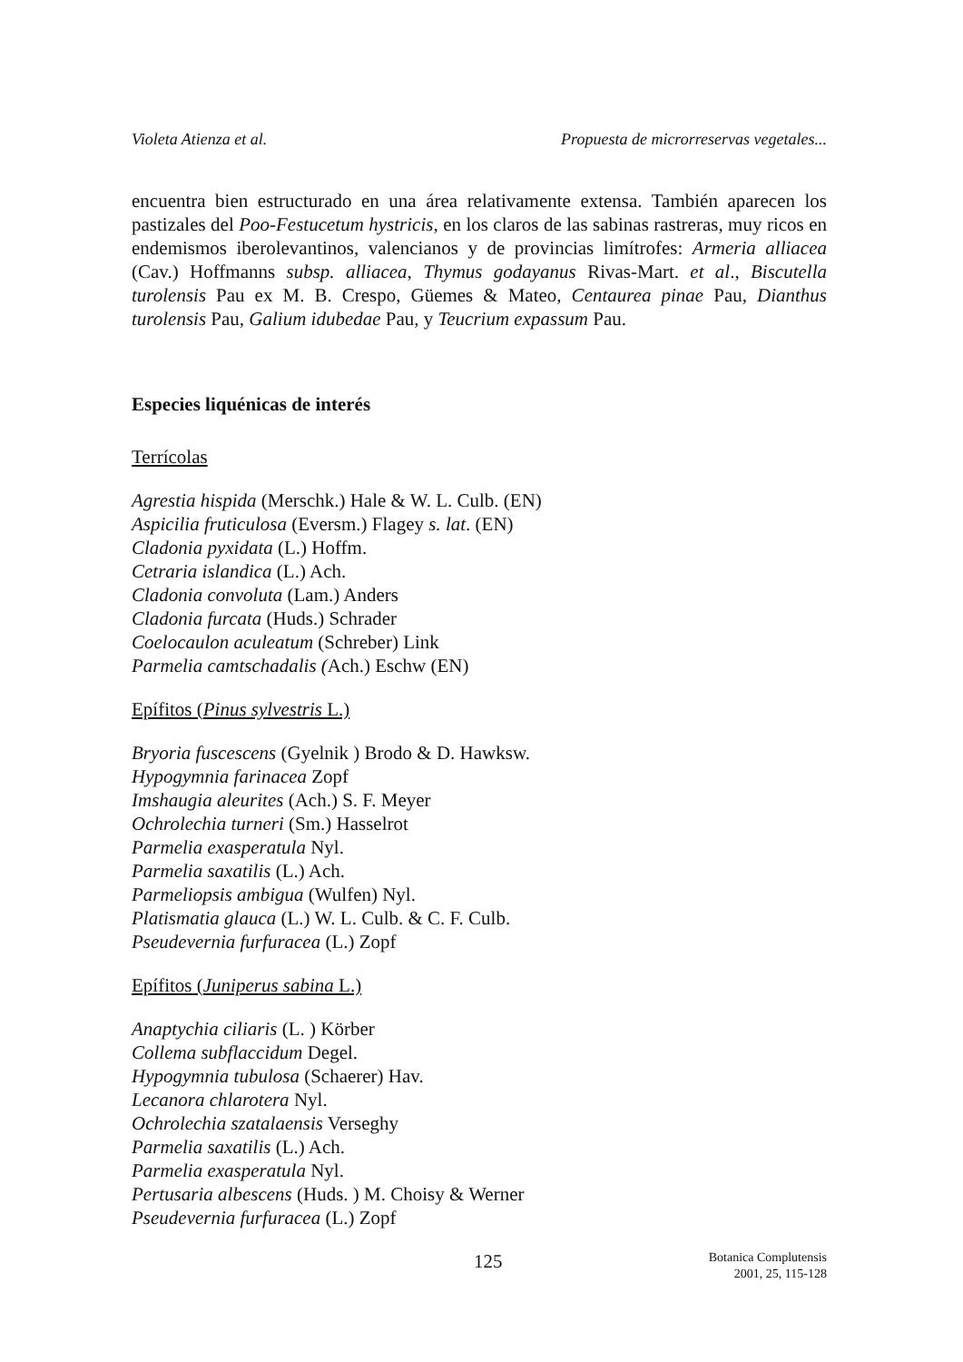Violeta Atienza et al. Propuesta de microrreservas vegetales...
encuentra bien estructurado en una área relativamente extensa. También aparecen los pastizales del Poo-Festucetum hystricis, en los claros de las sabinas rastreras, muy ricos en endemismos iberolevantinos, valencianos y de provincias limítrofes: Armeria alliacea (Cav.) Hoffmanns subsp. alliacea, Thymus godayanus Rivas-Mart. et al., Biscutella turolensis Pau ex M. B. Crespo, Güemes & Mateo, Centaurea pinae Pau, Dianthus turolensis Pau, Galium idubedae Pau, y Teucrium expassum Pau.
Especies liquénicas de interés
Terrícolas
Agrestia hispida (Merschk.) Hale & W. L. Culb. (EN)
Aspicilia fruticulosa (Eversm.) Flagey s. lat. (EN)
Cladonia pyxidata (L.) Hoffm.
Cetraria islandica (L.) Ach.
Cladonia convoluta (Lam.) Anders
Cladonia furcata (Huds.) Schrader
Coelocaulon aculeatum (Schreber) Link
Parmelia camtschadalis (Ach.) Eschw (EN)
Epífitos (Pinus sylvestris L.)
Bryoria fuscescens (Gyelnik ) Brodo & D. Hawksw.
Hypogymnia farinacea Zopf
Imshaugia aleurites (Ach.) S. F. Meyer
Ochrolechia turneri (Sm.) Hasselrot
Parmelia exasperatula Nyl.
Parmelia saxatilis (L.) Ach.
Parmeliopsis ambigua (Wulfen) Nyl.
Platismatia glauca (L.) W. L. Culb. & C. F. Culb.
Pseudevernia furfuracea (L.) Zopf
Epífitos (Juniperus sabina L.)
Anaptychia ciliaris (L. ) Körber
Collema subflaccidum Degel.
Hypogymnia tubulosa (Schaerer) Hav.
Lecanora chlarotera Nyl.
Ochrolechia szatalaensis Verseghy
Parmelia saxatilis (L.) Ach.
Parmelia exasperatula Nyl.
Pertusaria albescens (Huds. ) M. Choisy & Werner
Pseudevernia furfuracea (L.) Zopf
125 Botanica Complutensis
2001, 25, 115-128